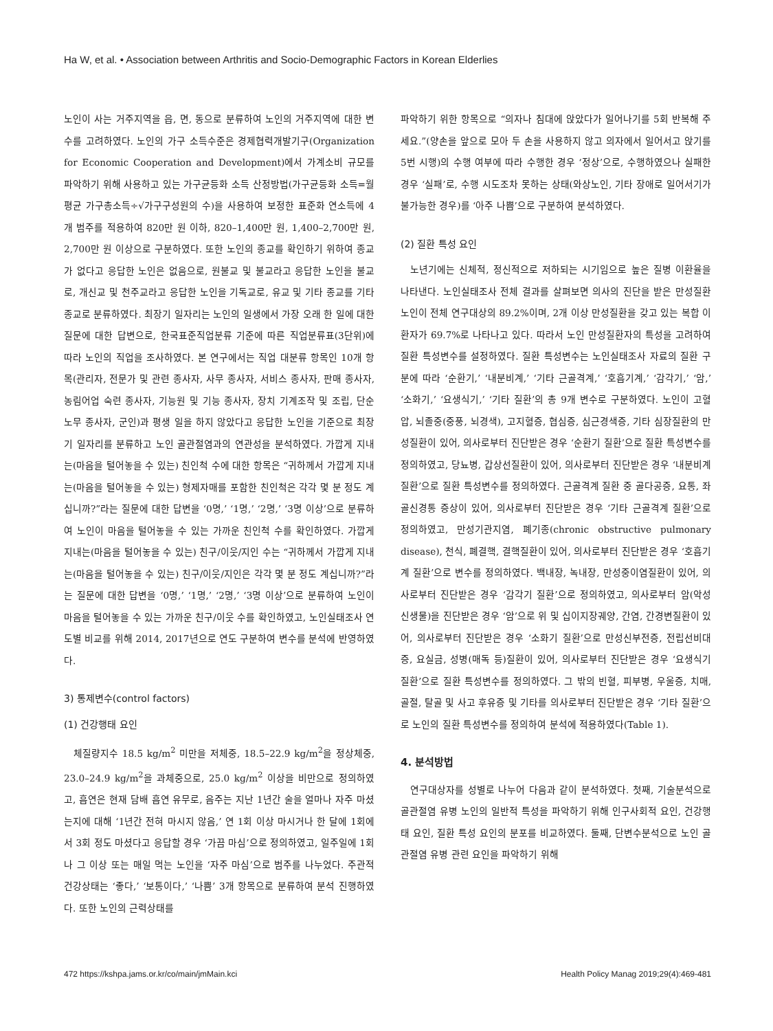Ha W, et al. • Association between Arthritis and Socio-Demographic Factors in Korean Elderlies
노인이 사는 거주지역을 읍, 면, 동으로 분류하여 노인의 거주지역에 대한 변수를 고려하였다. 노인의 가구 소득수준은 경제협력개발기구(Organization for Economic Cooperation and Development)에서 가계소비 규모를 파악하기 위해 사용하고 있는 가구균등화 소득 산정방법(가구균등화 소득=월평균 가구총소득÷√가구구성원의 수)을 사용하여 보정한 표준화 연소득에 4개 범주를 적용하여 820만 원 이하, 820–1,400만 원, 1,400–2,700만 원, 2,700만 원 이상으로 구분하였다. 또한 노인의 종교를 확인하기 위하여 종교가 없다고 응답한 노인은 없음으로, 원불교 및 불교라고 응답한 노인을 불교로, 개신교 및 천주교라고 응답한 노인을 기독교로, 유교 및 기타 종교를 기타 종교로 분류하였다. 최장기 일자리는 노인의 일생에서 가장 오래 한 일에 대한 질문에 대한 답변으로, 한국표준직업분류 기준에 따른 직업분류표(3단위)에 따라 노인의 직업을 조사하였다. 본 연구에서는 직업 대분류 항목인 10개 항목(관리자, 전문가 및 관련 종사자, 사무 종사자, 서비스 종사자, 판매 종사자, 농림어업 숙련 종사자, 기능원 및 기능 종사자, 장치 기계조작 및 조립, 단순 노무 종사자, 군인)과 평생 일을 하지 않았다고 응답한 노인을 기준으로 최장기 일자리를 분류하고 노인 골관절염과의 연관성을 분석하였다. 가깝게 지내는(마음을 털어놓을 수 있는) 친인척 수에 대한 항목은 “귀하께서 가깝게 지내는(마음을 털어놓을 수 있는) 형제자매를 포함한 친인척은 각각 몇 분 정도 계십니까?”라는 질문에 대한 답변을 ‘0명,’ ‘1명,’ ‘2명,’ ‘3명 이상’으로 분류하여 노인이 마음을 털어놓을 수 있는 가까운 친인척 수를 확인하였다. 가깝게 지내는(마음을 털어놓을 수 있는) 친구/이웃/지인 수는 “귀하께서 가깝게 지내는(마음을 털어놓을 수 있는) 친구/이웃/지인은 각각 몇 분 정도 계십니까?”라는 질문에 대한 답변을 ‘0명,’ ‘1명,’ ‘2명,’ ‘3명 이상’으로 분류하여 노인이 마음을 털어놓을 수 있는 가까운 친구/이웃 수를 확인하였고, 노인실태조사 연도별 비교를 위해 2014, 2017년으로 연도 구분하여 변수를 분석에 반영하였다.
3) 통제변수(control factors)
(1) 건강행태 요인
체질량지수 18.5 kg/m<sup>2</sup> 미만을 저체중, 18.5–22.9 kg/m<sup>2</sup>을 정상체중, 23.0–24.9 kg/m<sup>2</sup>을 과체중으로, 25.0 kg/m<sup>2</sup> 이상을 비만으로 정의하였고, 흡연은 현재 담배 흡연 유무로, 음주는 지난 1년간 술을 얼마나 자주 마셨는지에 대해 ‘1년간 전혀 마시지 않음,’ 연 1회 이상 마시거나 한 달에 1회에서 3회 정도 마셨다고 응답할 경우 ‘가끔 마심’으로 정의하였고, 일주일에 1회나 그 이상 또는 매일 먹는 노인을 ‘자주 마심’으로 범주를 나누었다. 주관적 건강상태는 ‘좋다,’ ‘보통이다,’ ‘나쁨’ 3개 항목으로 분류하여 분석 진행하였다. 또한 노인의 근력상태를
파악하기 위한 항목으로 “의자나 침대에 앉았다가 일어나기를 5회 반복해 주세요.”(양손을 앞으로 모아 두 손을 사용하지 않고 의자에서 일어서고 앉기를 5번 시행)의 수행 여부에 따라 수행한 경우 ‘정상’으로, 수행하였으나 실패한 경우 ‘실패’로, 수행 시도조차 못하는 상태(와상노인, 기타 장애로 일어서기가 불가능한 경우)를 ‘아주 나쁨’으로 구분하여 분석하였다.
(2) 질환 특성 요인
노년기에는 신체적, 정신적으로 저하되는 시기임으로 높은 질병 이환율을 나타낸다. 노인실태조사 전체 결과를 살펴보면 의사의 진단을 받은 만성질환 노인이 전체 연구대상의 89.2%이며, 2개 이상 만성질환을 갖고 있는 복합 이환자가 69.7%로 나타나고 있다. 따라서 노인 만성질환자의 특성을 고려하여 질환 특성변수를 설정하였다. 질환 특성변수는 노인실태조사 자료의 질환 구분에 따라 ‘순환기,’ ‘내분비계,’ ‘기타 근골격계,’ ‘호흡기계,’ ‘감각기,’ ‘암,’ ‘소화기,’ ‘요생식기,’ ‘기타 질환’의 총 9개 변수로 구분하였다. 노인이 고혈압, 뇌졸중(중풍, 뇌경색), 고지혈증, 협심증, 심근경색증, 기타 심장질환의 만성질환이 있어, 의사로부터 진단받은 경우 ‘순환기 질환’으로 질환 특성변수를 정의하였고, 당뇨병, 갑상선질환이 있어, 의사로부터 진단받은 경우 ‘내분비계 질환’으로 질환 특성변수를 정의하였다. 근골격계 질환 중 골다공증, 요통, 좌골신경통 증상이 있어, 의사로부터 진단받은 경우 ‘기타 근골격계 질환’으로 정의하였고, 만성기관지염, 폐기종(chronic obstructive pulmonary disease), 천식, 폐결핵, 결핵질환이 있어, 의사로부터 진단받은 경우 ‘호흡기계 질환’으로 변수를 정의하였다. 백내장, 녹내장, 만성중이염질환이 있어, 의사로부터 진단받은 경우 ‘감각기 질환’으로 정의하였고, 의사로부터 암(악성 신생물)을 진단받은 경우 ‘암’으로 위 및 십이지장궤양, 간염, 간경변질환이 있어, 의사로부터 진단받은 경우 ‘소화기 질환’으로 만성신부전증, 전립선비대증, 요실금, 성병(매독 등)질환이 있어, 의사로부터 진단받은 경우 ‘요생식기 질환’으로 질환 특성변수를 정의하였다. 그 밖의 빈혈, 피부병, 우울증, 치매, 골절, 탈골 및 사고 후유증 및 기타를 의사로부터 진단받은 경우 ‘기타 질환’으로 노인의 질환 특성변수를 정의하여 분석에 적용하였다(Table 1).
4. 분석방법
연구대상자를 성별로 나누어 다음과 같이 분석하였다. 첫째, 기술분석으로 골관절염 유병 노인의 일반적 특성을 파악하기 위해 인구사회적 요인, 건강행태 요인, 질환 특성 요인의 분포를 비교하였다. 둘째, 단변수분석으로 노인 골관절염 유병 관련 요인을 파악하기 위해
472 https://kshpa.jams.or.kr/co/main/jmMain.kci Health Policy Manag 2019;29(4):469-481